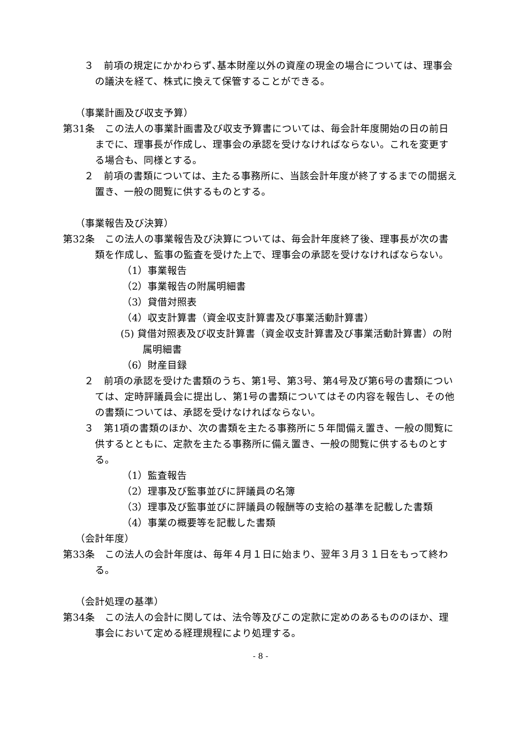３　前項の規定にかかわらず､基本財産以外の資産の現金の場合については、理事会の議決を経て、株式に換えて保管することができる。
（事業計画及び収支予算）
第31条　この法人の事業計画書及び収支予算書については、毎会計年度開始の日の前日までに、理事長が作成し、理事会の承認を受けなければならない。これを変更する場合も、同様とする。
２　前項の書類については、主たる事務所に、当該会計年度が終了するまでの間据え置き、一般の閲覧に供するものとする。
（事業報告及び決算）
第32条　この法人の事業報告及び決算については、毎会計年度終了後、理事長が次の書類を作成し、監事の監査を受けた上で、理事会の承認を受けなければならない。
（1）事業報告
（2）事業報告の附属明細書
（3）貸借対照表
（4）収支計算書（資金収支計算書及び事業活動計算書）
(5) 貸借対照表及び収支計算書（資金収支計算書及び事業活動計算書）の附属明細書
（6）財産目録
２　前項の承認を受けた書類のうち、第1号、第3号、第4号及び第6号の書類については、定時評議員会に提出し、第1号の書類についてはその内容を報告し、その他の書類については、承認を受けなければならない。
３　第1項の書類のほか、次の書類を主たる事務所に５年間備え置き、一般の閲覧に供するとともに、定款を主たる事務所に備え置き、一般の閲覧に供するものとする。
（1）監査報告
（2）理事及び監事並びに評議員の名簿
（3）理事及び監事並びに評議員の報酬等の支給の基準を記載した書類
（4）事業の概要等を記載した書類
（会計年度）
第33条　この法人の会計年度は、毎年４月１日に始まり、翌年３月３１日をもって終わる。
（会計処理の基準）
第34条　この法人の会計に関しては、法令等及びこの定款に定めのあるもののほか、理事会において定める経理規程により処理する。
- 8 -